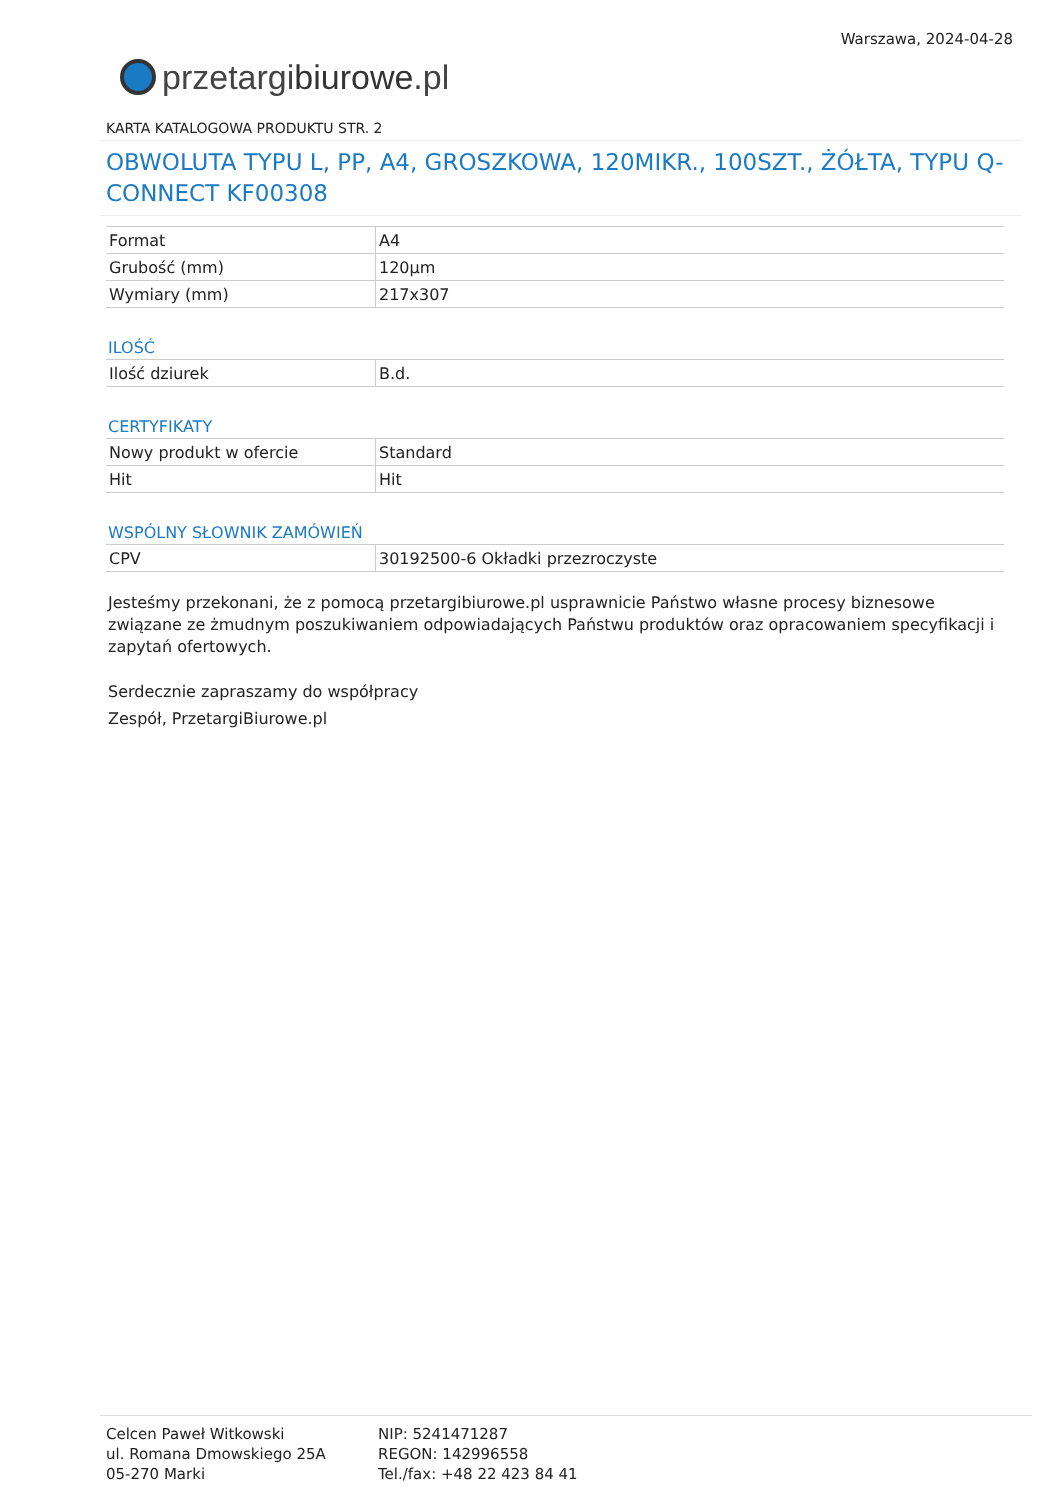przetargi biurowe.pl
Warszawa, 2024-04-28
KARTA KATALOGOWA PRODUKTU STR. 2
OBWOLUTA TYPU L, PP, A4, GROSZKOWA, 120MIKR., 100SZT., ŻÓŁTA, TYPU Q-CONNECT KF00308
| Format | A4 |
| Grubość (mm) | 120µm |
| Wymiary (mm) | 217x307 |
ILOŚĆ
| Ilość dziurek | B.d. |
CERTYFIKATY
| Nowy produkt w ofercie | Standard |
| Hit | Hit |
WSPÓLNY SŁOWNIK ZAMÓWIEŃ
| CPV | 30192500-6 Okładki przezroczyste |
Jesteśmy przekonani, że z pomocą przetargibiurowe.pl usprawnicie Państwo własne procesy biznesowe związane ze żmudnym poszukiwaniem odpowiadających Państwu produktów oraz opracowaniem specyfikacji i zapytań ofertowych.
Serdecznie zapraszamy do współpracy
Zespół, PrzetargiBiurowe.pl
Celcen Paweł Witkowski
ul. Romana Dmowskiego 25A
05-270 Marki
NIP: 5241471287
REGON: 142996558
Tel./fax: +48 22 423 84 41